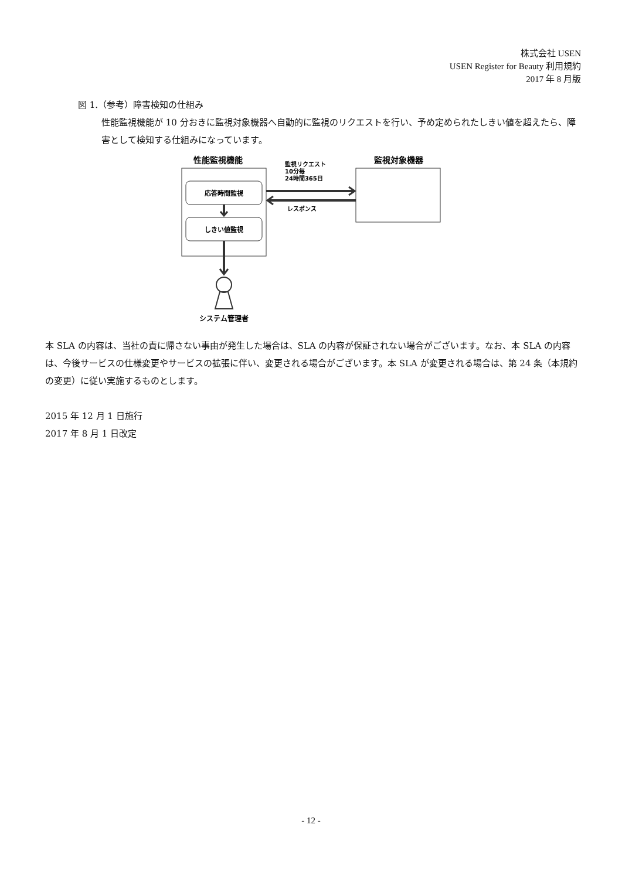株式会社 USEN
USEN Register for Beauty 利用規約
2017 年 8 月版
図 1.（参考）障害検知の仕組み
性能監視機能が 10 分おきに監視対象機器へ自動的に監視のリクエストを行い、予め定められたしきい値を超えたら、障害として検知する仕組みになっています。
性能監視機能
監視対象機器
監視リクエスト
10分毎
24時間365日
レスポンス
応答時間監視
しきい値監視
システム管理者
本 SLA の内容は、当社の責に帰さない事由が発生した場合は、SLA の内容が保証されない場合がございます。なお、本 SLA の内容は、今後サービスの仕様変更やサービスの拡張に伴い、変更される場合がございます。本 SLA が変更される場合は、第 24 条（本規約の変更）に従い実施するものとします。
2015 年 12 月 1 日施行
2017 年 8 月 1 日改定
- 12 -